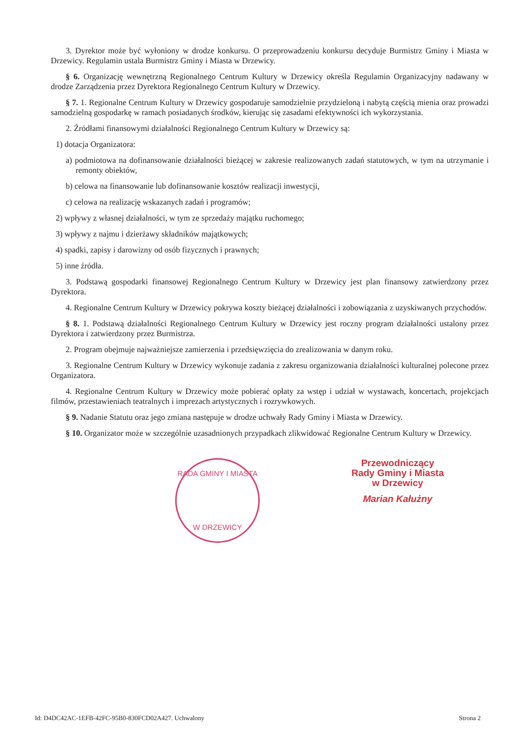3. Dyrektor może być wyłoniony w drodze konkursu. O przeprowadzeniu konkursu decyduje Burmistrz Gminy i Miasta w Drzewicy. Regulamin ustala Burmistrz Gminy i Miasta w Drzewicy.
§ 6. Organizację wewnętrzną Regionalnego Centrum Kultury w Drzewicy określa Regulamin Organizacyjny nadawany w drodze Zarządzenia przez Dyrektora Regionalnego Centrum Kultury w Drzewicy.
§ 7. 1. Regionalne Centrum Kultury w Drzewicy gospodaruje samodzielnie przydzieloną i nabytą częścią mienia oraz prowadzi samodzielną gospodarkę w ramach posiadanych środków, kierując się zasadami efektywności ich wykorzystania.
2. Źródłami finansowymi działalności Regionalnego Centrum Kultury w Drzewicy są:
1) dotacja Organizatora:
a) podmiotowa na dofinansowanie działalności bieżącej w zakresie realizowanych zadań statutowych, w tym na utrzymanie i remonty obiektów,
b) celowa na finansowanie lub dofinansowanie kosztów realizacji inwestycji,
c) celowa na realizację wskazanych zadań i programów;
2) wpływy z własnej działalności, w tym ze sprzedaży majątku ruchomego;
3) wpływy z najmu i dzierżawy składników majątkowych;
4) spadki, zapisy i darowizny od osób fizycznych i prawnych;
5) inne źródła.
3. Podstawą gospodarki finansowej Regionalnego Centrum Kultury w Drzewicy jest plan finansowy zatwierdzony przez Dyrektora.
4. Regionalne Centrum Kultury w Drzewicy pokrywa koszty bieżącej działalności i zobowiązania z uzyskiwanych przychodów.
§ 8. 1. Podstawą działalności Regionalnego Centrum Kultury w Drzewicy jest roczny program działalności ustalony przez Dyrektora i zatwierdzony przez Burmistrza.
2. Program obejmuje najważniejsze zamierzenia i przedsięwzięcia do zrealizowania w danym roku.
3. Regionalne Centrum Kultury w Drzewicy wykonuje zadania z zakresu organizowania działalności kulturalnej polecone przez Organizatora.
4. Regionalne Centrum Kultury w Drzewicy może pobierać opłaty za wstęp i udział w wystawach, koncertach, projekcjach filmów, przestawieniach teatralnych i imprezach artystycznych i rozrywkowych.
§ 9. Nadanie Statutu oraz jego zmiana następuje w drodze uchwały Rady Gminy i Miasta w Drzewicy.
§ 10. Organizator może w szczególnie uzasadnionych przypadkach zlikwidować Regionalne Centrum Kultury w Drzewicy.
RADA GMINY I MIASTA
W DRZEWICY
Przewodniczący
Rady Gminy i Miasta
w Drzewicy
Marian Kałużny
Id: D4DC42AC-1EFB-42FC-95B0-830FCD02A427. Uchwalony Strona 2